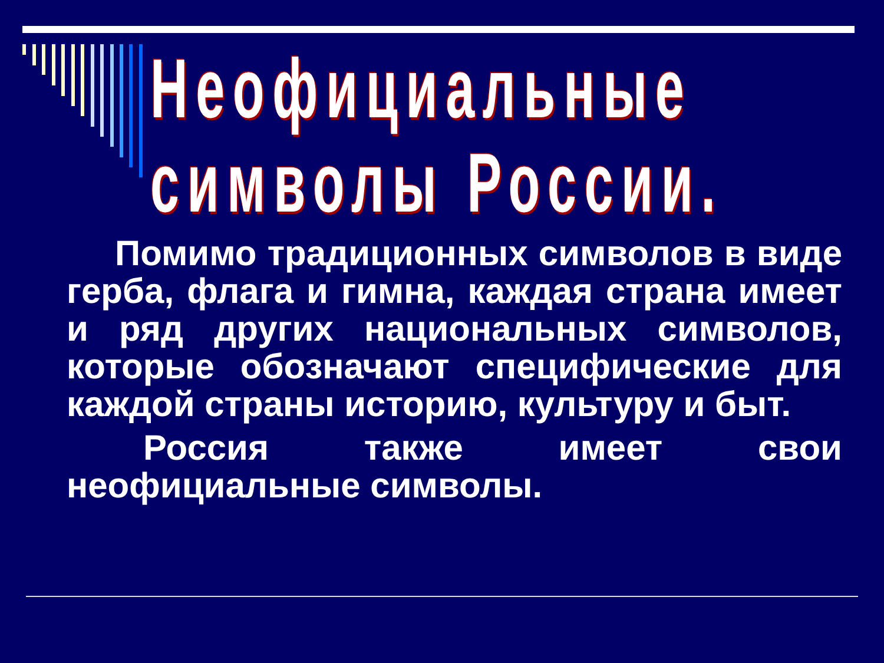Неофициальные
символы России.
Помимо традиционных символов в виде герба, флага и гимна, каждая страна имеет и ряд других национальных символов, которые обозначают специфические для каждой страны историю, культуру и быт.
Россия также имеет свои неофициальные символы.